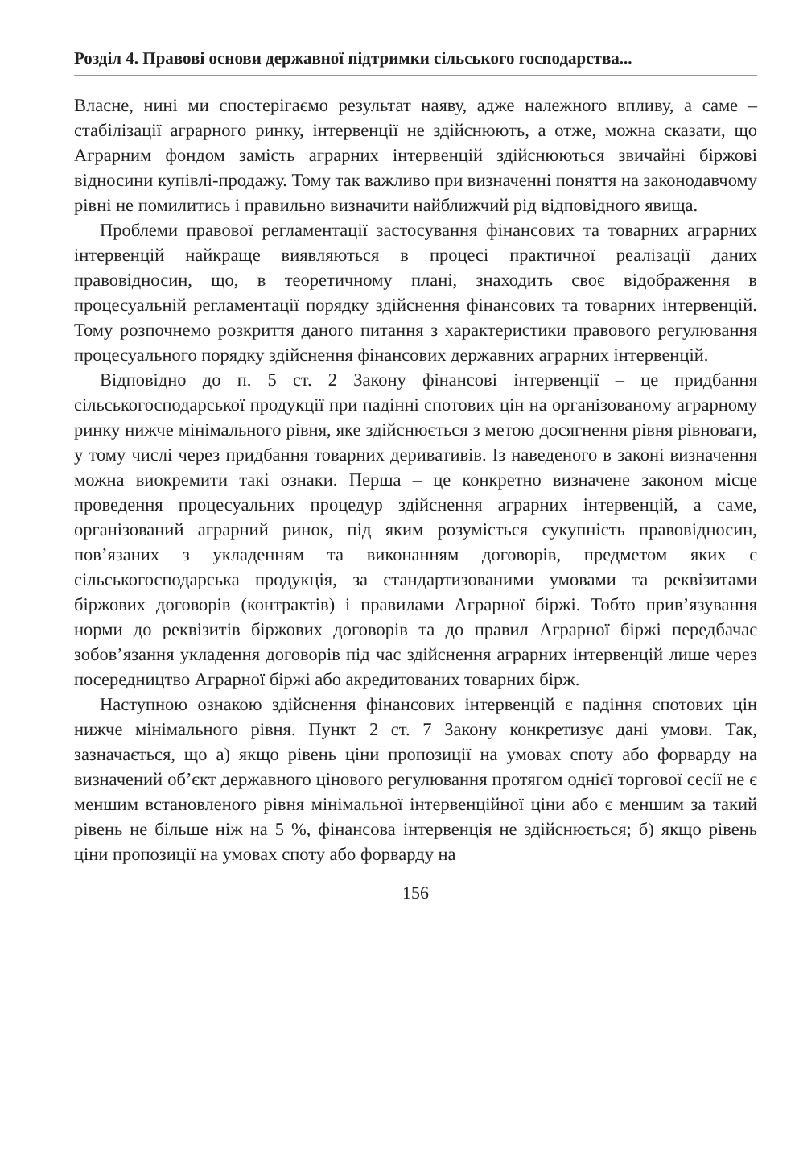Розділ 4. Правові основи державної підтримки сільського господарства...
Власне, нині ми спостерігаємо результат наяву, адже належного впливу, а саме – стабілізації аграрного ринку, інтервенції не здійснюють, а отже, можна сказати, що Аграрним фондом замість аграрних інтервенцій здійснюються звичайні біржові відносини купівлі-продажу. Тому так важливо при визначенні поняття на законодавчому рівні не помилитись і правильно визначити найближчий рід відповідного явища.
Проблеми правової регламентації застосування фінансових та товарних аграрних інтервенцій найкраще виявляються в процесі практичної реалізації даних правовідносин, що, в теоретичному плані, знаходить своє відображення в процесуальній регламентації порядку здійснення фінансових та товарних інтервенцій. Тому розпочнемо розкриття даного питання з характеристики правового регулювання процесуального порядку здійснення фінансових державних аграрних інтервенцій.
Відповідно до п. 5 ст. 2 Закону фінансові інтервенції – це придбання сільськогосподарської продукції при падінні спотових цін на організованому аграрному ринку нижче мінімального рівня, яке здійснюється з метою досягнення рівня рівноваги, у тому числі через придбання товарних деривативів. Із наведеного в законі визначення можна виокремити такі ознаки. Перша – це конкретно визначене законом місце проведення процесуальних процедур здійснення аграрних інтервенцій, а саме, організований аграрний ринок, під яким розуміється сукупність правовідносин, пов’язаних з укладенням та виконанням договорів, предметом яких є сільськогосподарська продукція, за стандартизованими умовами та реквізитами біржових договорів (контрактів) і правилами Аграрної біржі. Тобто прив’язування норми до реквізитів біржових договорів та до правил Аграрної біржі передбачає зобов’язання укладення договорів під час здійснення аграрних інтервенцій лише через посередництво Аграрної біржі або акредитованих товарних бірж.
Наступною ознакою здійснення фінансових інтервенцій є падіння спотових цін нижче мінімального рівня. Пункт 2 ст. 7 Закону конкретизує дані умови. Так, зазначається, що а) якщо рівень ціни пропозиції на умовах споту або форварду на визначений об’єкт державного цінового регулювання протягом однієї торгової сесії не є меншим встановленого рівня мінімальної інтервенційної ціни або є меншим за такий рівень не більше ніж на 5 %, фінансова інтервенція не здійснюється; б) якщо рівень ціни пропозиції на умовах споту або форварду на
156